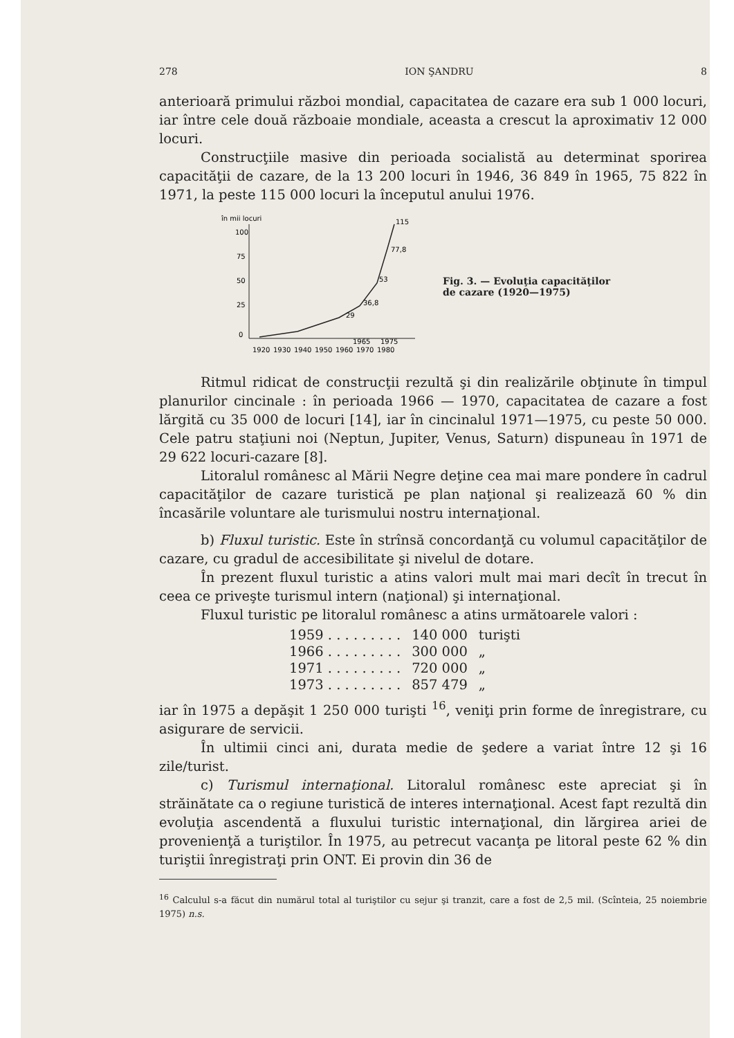278 ION ŞANDRU 8
anterioară primului război mondial, capacitatea de cazare era sub 1 000 locuri, iar între cele două războaie mondiale, aceasta a crescut la aproximativ 12 000 locuri.
Construcţiile masive din perioada socialistă au determinat sporirea capacităţii de cazare, de la 13 200 locuri în 1946, 36 849 în 1965, 75 822 în 1971, la peste 115 000 locuri la începutul anului 1976.
în mii locuri
100
75
50
25
0
115
77,8
53
36,8
29
1965
1975
1920
1930
1940
1950
1960
1970
1980
Fig. 3. — Evoluţia capacităţilor
de cazare (1920—1975)
Ritmul ridicat de construcţii rezultă şi din realizările obţinute în timpul planurilor cincinale : în perioada 1966 — 1970, capacitatea de cazare a fost lărgită cu 35 000 de locuri [14], iar în cincinalul 1971—1975, cu peste 50 000. Cele patru staţiuni noi (Neptun, Jupiter, Venus, Saturn) dispuneau în 1971 de 29 622 locuri-cazare [8].
Litoralul românesc al Mării Negre deţine cea mai mare pondere în cadrul capacităţilor de cazare turistică pe plan naţional şi realizează 60 % din încasările voluntare ale turismului nostru internaţional.
b) Fluxul turistic. Este în strînsă concordanţă cu volumul capacităţilor de cazare, cu gradul de accesibilitate şi nivelul de dotare.
În prezent fluxul turistic a atins valori mult mai mari decît în trecut în ceea ce priveşte turismul intern (naţional) şi internaţional.
Fluxul turistic pe litoralul românesc a atins următoarele valori :
| 1959 . . . . . . . . . | 140 000 | turişti |
| 1966 . . . . . . . . . | 300 000 | „ |
| 1971 . . . . . . . . . | 720 000 | „ |
| 1973 . . . . . . . . . | 857 479 | „ |
iar în 1975 a depăşit 1 250 000 turişti <sup>16</sup>, veniţi prin forme de înregistrare, cu asigurare de servicii.
În ultimii cinci ani, durata medie de şedere a variat între 12 şi 16 zile/turist.
c) Turismul internaţional. Litoralul românesc este apreciat şi în străinătate ca o regiune turistică de interes internaţional. Acest fapt rezultă din evoluţia ascendentă a fluxului turistic internaţional, din lărgirea ariei de provenienţă a turiştilor. În 1975, au petrecut vacanţa pe litoral peste 62 % din turiştii înregistraţi prin ONT. Ei provin din 36 de
<sup>16</sup> Calculul s-a făcut din numărul total al turiştilor cu sejur şi tranzit, care a fost de 2,5 mil. (Scînteia, 25 noiembrie 1975) n.s.